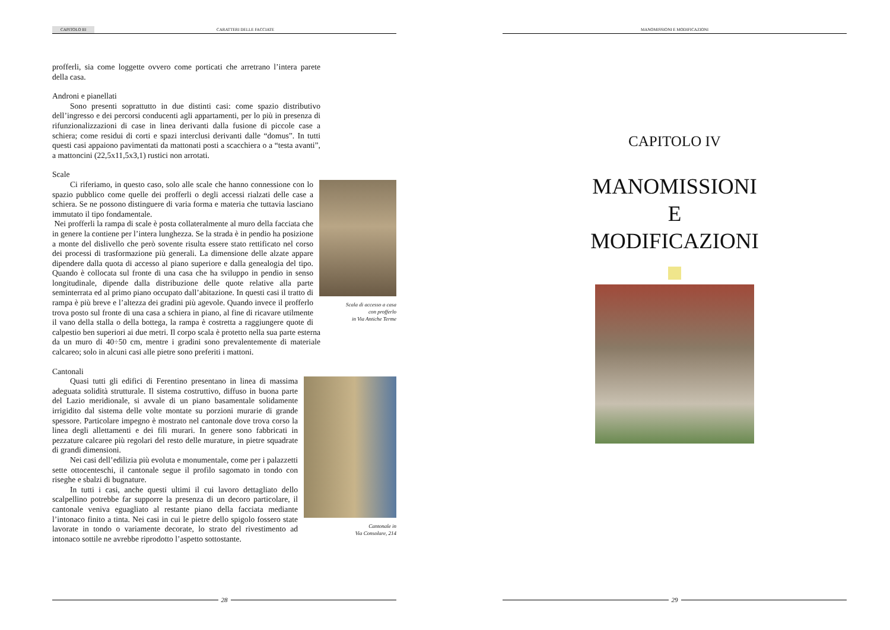CAPITOLO III CARATTERI DELLE FACCIATE
profferli, sia come loggette ovvero come porticati che arretrano l’intera parete della casa.
Androni e pianellati
Sono presenti soprattutto in due distinti casi: come spazio distributivo dell’ingresso e dei percorsi conducenti agli appartamenti, per lo più in presenza di rifunzionalizzazioni di case in linea derivanti dalla fusione di piccole case a schiera; come residui di corti e spazi interclusi derivanti dalle “domus”. In tutti questi casi appaiono pavimentati da mattonati posti a scacchiera o a “testa avanti”, a mattoncini (22,5x11,5x3,1) rustici non arrotati.
Scale
Scala di accesso a casa
con profferlo
in Via Antiche Terme
Ci riferiamo, in questo caso, solo alle scale che hanno connessione con lo spazio pubblico come quelle dei profferli o degli accessi rialzati delle case a schiera. Se ne possono distinguere di varia forma e materia che tuttavia lasciano immutato il tipo fondamentale.
Nei profferli la rampa di scale è posta collateralmente al muro della facciata che in genere la contiene per l’intera lunghezza. Se la strada è in pendio ha posizione a monte del dislivello che però sovente risulta essere stato rettificato nel corso dei processi di trasformazione più generali. La dimensione delle alzate appare dipendere dalla quota di accesso al piano superiore e dalla genealogia del tipo. Quando è collocata sul fronte di una casa che ha sviluppo in pendio in senso longitudinale, dipende dalla distribuzione delle quote relative alla parte seminterrata ed al primo piano occupato dall’abitazione. In questi casi il tratto di rampa è più breve e l’altezza dei gradini più agevole. Quando invece il profferlo trova posto sul fronte di una casa a schiera in piano, al fine di ricavare utilmente il vano della stalla o della bottega, la rampa è costretta a raggiungere quote di calpestio ben superiori ai due metri. Il corpo scala è protetto nella sua parte esterna da un muro di 40÷50 cm, mentre i gradini sono prevalentemente di materiale calcareo; solo in alcuni casi alle pietre sono preferiti i mattoni.
Cantonali
Cantonale in
Via Consolare, 214
Quasi tutti gli edifici di Ferentino presentano in linea di massima adeguata solidità strutturale. Il sistema costruttivo, diffuso in buona parte del Lazio meridionale, si avvale di un piano basamentale solidamente irrigidito dal sistema delle volte montate su porzioni murarie di grande spessore. Particolare impegno è mostrato nel cantonale dove trova corso la linea degli allettamenti e dei fili murari. In genere sono fabbricati in pezzature calcaree più regolari del resto delle murature, in pietre squadrate di grandi dimensioni.
Nei casi dell’edilizia più evoluta e monumentale, come per i palazzetti sette ottocenteschi, il cantonale segue il profilo sagomato in tondo con riseghe e sbalzi di bugnature.
In tutti i casi, anche questi ultimi il cui lavoro dettagliato dello scalpellino potrebbe far supporre la presenza di un decoro particolare, il cantonale veniva eguagliato al restante piano della facciata mediante l’intonaco finito a tinta. Nei casi in cui le pietre dello spigolo fossero state lavorate in tondo o variamente decorate, lo strato del rivestimento ad intonaco sottile ne avrebbe riprodotto l’aspetto sottostante.
28
MANOMISSIONI E MODIFICAZIONI
CAPITOLO IV
MANOMISSIONI
E
MODIFICAZIONI
29